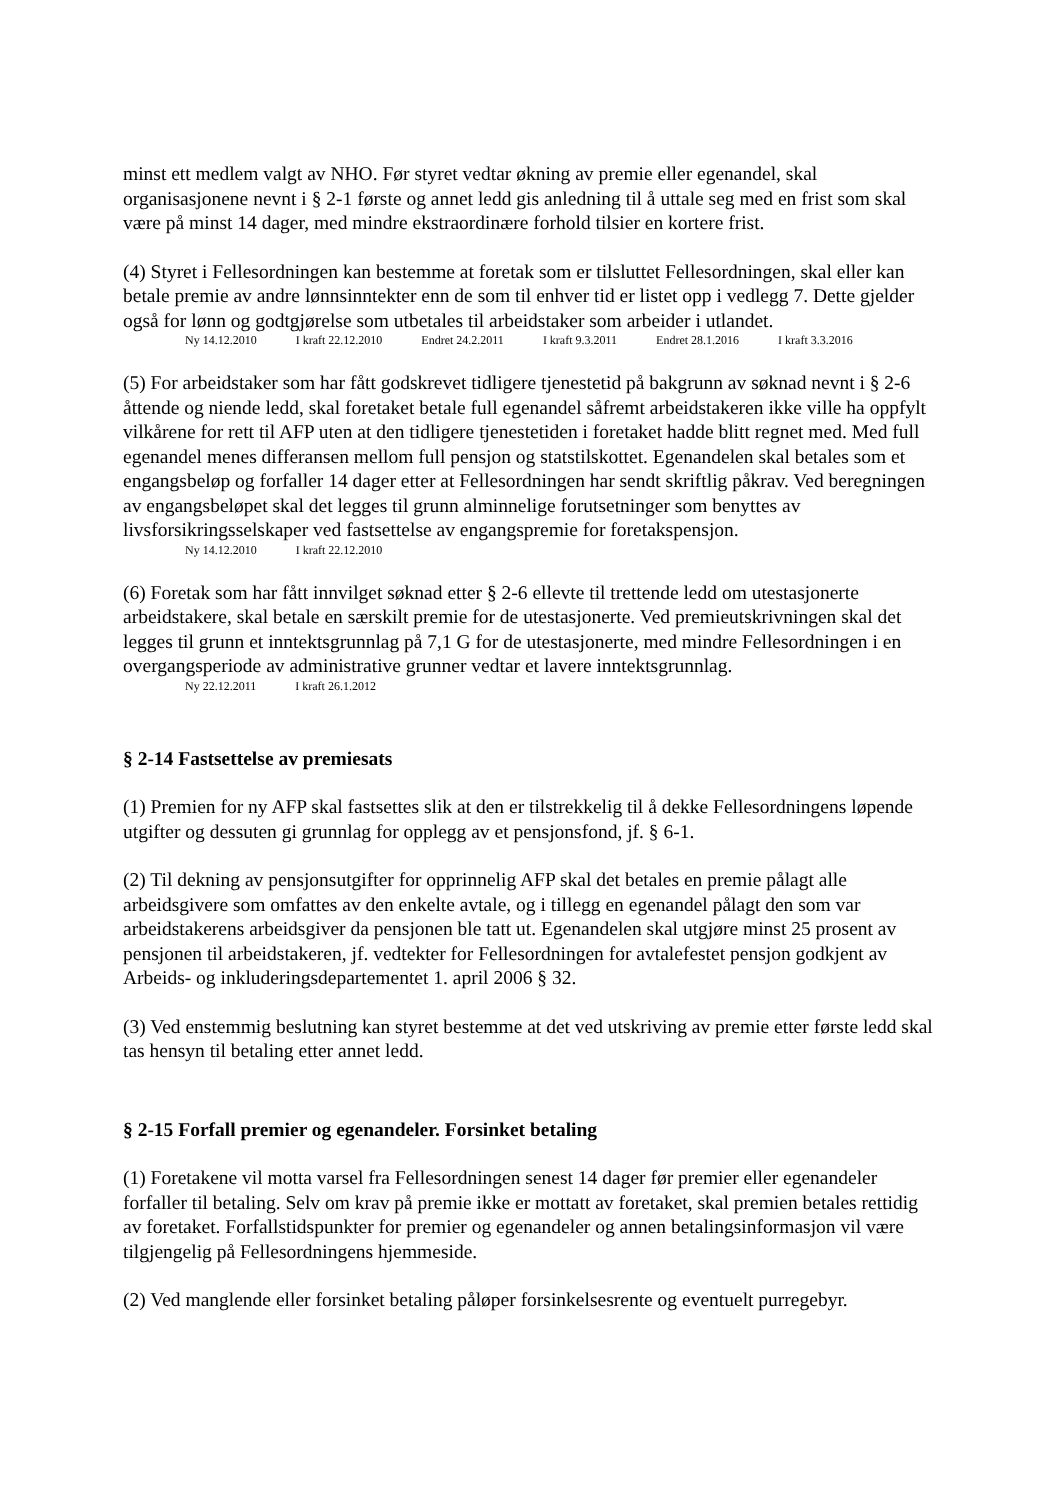minst ett medlem valgt av NHO. Før styret vedtar økning av premie eller egenandel, skal organisasjonene nevnt i § 2-1 første og annet ledd gis anledning til å uttale seg med en frist som skal være på minst 14 dager, med mindre ekstraordinære forhold tilsier en kortere frist.
(4) Styret i Fellesordningen kan bestemme at foretak som er tilsluttet Fellesordningen, skal eller kan betale premie av andre lønnsinntekter enn de som til enhver tid er listet opp i vedlegg 7. Dette gjelder også for lønn og godtgjørelse som utbetales til arbeidstaker som arbeider i utlandet.
Ny 14.12.2010 I kraft 22.12.2010 Endret 24.2.2011 I kraft 9.3.2011 Endret 28.1.2016 I kraft 3.3.2016
(5) For arbeidstaker som har fått godskrevet tidligere tjenestetid på bakgrunn av søknad nevnt i § 2-6 åttende og niende ledd, skal foretaket betale full egenandel såfremt arbeidstakeren ikke ville ha oppfylt vilkårene for rett til AFP uten at den tidligere tjenestetiden i foretaket hadde blitt regnet med. Med full egenandel menes differansen mellom full pensjon og statstilskottet. Egenandelen skal betales som et engangsbeløp og forfaller 14 dager etter at Fellesordningen har sendt skriftlig påkrav. Ved beregningen av engangsbeløpet skal det legges til grunn alminnelige forutsetninger som benyttes av livsforsikringsselskaper ved fastsettelse av engangspremie for foretakspensjon.
Ny 14.12.2010 I kraft 22.12.2010
(6) Foretak som har fått innvilget søknad etter § 2-6 ellevte til trettende ledd om utestasjonerte arbeidstakere, skal betale en særskilt premie for de utestasjonerte. Ved premieutskrivningen skal det legges til grunn et inntektsgrunnlag på 7,1 G for de utestasjonerte, med mindre Fellesordningen i en overgangsperiode av administrative grunner vedtar et lavere inntektsgrunnlag.
Ny 22.12.2011 I kraft 26.1.2012
§ 2-14 Fastsettelse av premiesats
(1) Premien for ny AFP skal fastsettes slik at den er tilstrekkelig til å dekke Fellesordningens løpende utgifter og dessuten gi grunnlag for opplegg av et pensjonsfond, jf. § 6-1.
(2) Til dekning av pensjonsutgifter for opprinnelig AFP skal det betales en premie pålagt alle arbeidsgivere som omfattes av den enkelte avtale, og i tillegg en egenandel pålagt den som var arbeidstakerens arbeidsgiver da pensjonen ble tatt ut. Egenandelen skal utgjøre minst 25 prosent av pensjonen til arbeidstakeren, jf. vedtekter for Fellesordningen for avtalefestet pensjon godkjent av Arbeids- og inkluderingsdepartementet 1. april 2006 § 32.
(3) Ved enstemmig beslutning kan styret bestemme at det ved utskriving av premie etter første ledd skal tas hensyn til betaling etter annet ledd.
§ 2-15 Forfall premier og egenandeler. Forsinket betaling
(1) Foretakene vil motta varsel fra Fellesordningen senest 14 dager før premier eller egenandeler forfaller til betaling. Selv om krav på premie ikke er mottatt av foretaket, skal premien betales rettidig av foretaket. Forfallstidspunkter for premier og egenandeler og annen betalingsinformasjon vil være tilgjengelig på Fellesordningens hjemmeside.
(2) Ved manglende eller forsinket betaling påløper forsinkelsesrente og eventuelt purregebyr.